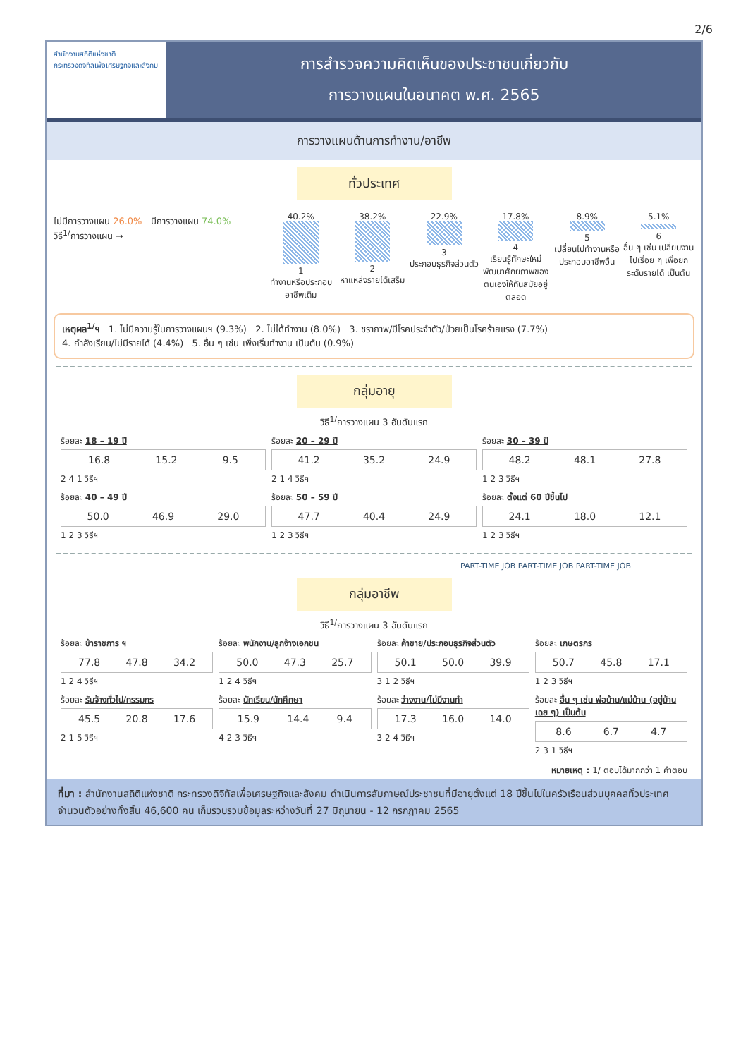2/6
สำนักงานสถิติแห่งชาติ
กระทรวงดิจิทัลเพื่อเศรษฐกิจและสังคม
การสำรวจความคิดเห็นของประชาชนเกี่ยวกับ
การวางแผนในอนาคต พ.ศ. 2565
การวางแผนด้านการทำงาน/อาชีพ
ทั่วประเทศ
ไม่มีการวางแผน 26.0% มีการวางแผน 74.0%
วิธี<sup>1/</sup>การวางแผน →
40.2%
1
ทำงานหรือประกอบอาชีพเดิม
38.2%
2
หาแหล่งรายได้เสริม
22.9%
3
ประกอบธุรกิจส่วนตัว
17.8%
4
เรียนรู้ทักษะใหม่ พัฒนาศักยภาพของตนเองให้ทันสมัยอยู่ตลอด
8.9%
5
เปลี่ยนไปทำงานหรือประกอบอาชีพอื่น
5.1%
6
อื่น ๆ เช่น เปลี่ยนงานไปเรื่อย ๆ เพื่อยกระดับรายได้ เป็นต้น
เหตุผล<sup>1/</sup>ฯ 1. ไม่มีความรู้ในการวางแผนฯ (9.3%) 2. ไม่ได้ทำงาน (8.0%) 3. ชราภาพ/มีโรคประจำตัว/ป่วยเป็นโรคร้ายแรง (7.7%)
4. กำลังเรียน/ไม่มีรายได้ (4.4%) 5. อื่น ๆ เช่น เพิ่งเริ่มทำงาน เป็นต้น (0.9%)
กลุ่มอายุ
วิธี<sup>1/</sup>การวางแผน 3 อันดับแรก
ร้อยละ 18 – 19 ปี
16.8 15.2 9.5
2 4 1 วิธีฯ
ร้อยละ 20 – 29 ปี
41.2 35.2 24.9
2 1 4 วิธีฯ
ร้อยละ 30 – 39 ปี
48.2 48.1 27.8
1 2 3 วิธีฯ
ร้อยละ 40 – 49 ปี
50.0 46.9 29.0
1 2 3 วิธีฯ
ร้อยละ 50 – 59 ปี
47.7 40.4 24.9
1 2 3 วิธีฯ
ร้อยละ ตั้งแต่ 60 ปีขึ้นไป
24.1 18.0 12.1
1 2 3 วิธีฯ
PART-TIME JOB PART-TIME JOB PART-TIME JOB
กลุ่มอาชีพ
วิธี<sup>1/</sup>การวางแผน 3 อันดับแรก
ร้อยละ ข้าราชการ ฯ
77.8 47.8 34.2
1 2 4 วิธีฯ
ร้อยละ พนักงาน/ลูกจ้างเอกชน
50.0 47.3 25.7
1 2 4 วิธีฯ
ร้อยละ ค้าขาย/ประกอบธุรกิจส่วนตัว
50.1 50.0 39.9
3 1 2 วิธีฯ
ร้อยละ เกษตรกร
50.7 45.8 17.1
1 2 3 วิธีฯ
ร้อยละ รับจ้างทั่วไป/กรรมกร
45.5 20.8 17.6
2 1 5 วิธีฯ
ร้อยละ นักเรียน/นักศึกษา
15.9 14.4 9.4
4 2 3 วิธีฯ
ร้อยละ ว่างงาน/ไม่มีงานทำ
17.3 16.0 14.0
3 2 4 วิธีฯ
ร้อยละ อื่น ๆ เช่น พ่อบ้าน/แม่บ้าน (อยู่บ้านเฉย ๆ) เป็นต้น
8.6 6.7 4.7
2 3 1 วิธีฯ
หมายเหตุ : 1/ ตอบได้มากกว่า 1 คำตอบ
ที่มา : สำนักงานสถิติแห่งชาติ กระทรวงดิจิทัลเพื่อเศรษฐกิจและสังคม ดำเนินการสัมภาษณ์ประชาชนที่มีอายุตั้งแต่ 18 ปีขึ้นไปในครัวเรือนส่วนบุคคลทั่วประเทศ จำนวนตัวอย่างทั้งสิ้น 46,600 คน เก็บรวบรวมข้อมูลระหว่างวันที่ 27 มิถุนายน - 12 กรกฎาคม 2565